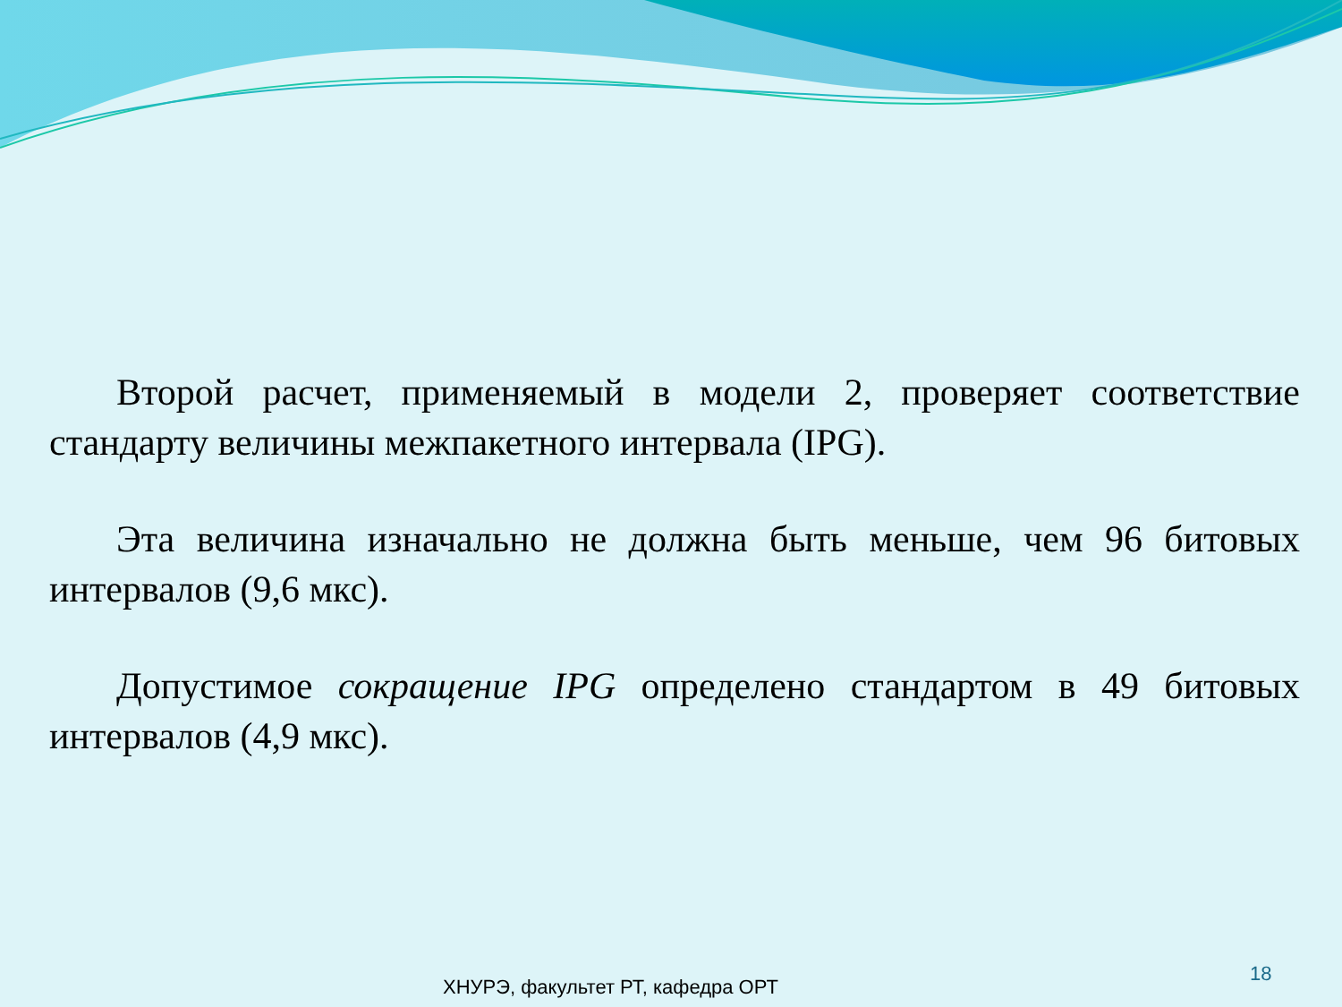Второй расчет, применяемый в модели 2, проверяет соответствие стандарту величины межпакетного интервала (IPG).
Эта величина изначально не должна быть меньше, чем 96 битовых интервалов (9,6 мкс).
Допустимое сокращение IPG определено стандартом в 49 битовых интервалов (4,9 мкс).
ХНУРЭ, факультет РТ, кафедра ОРТ
18